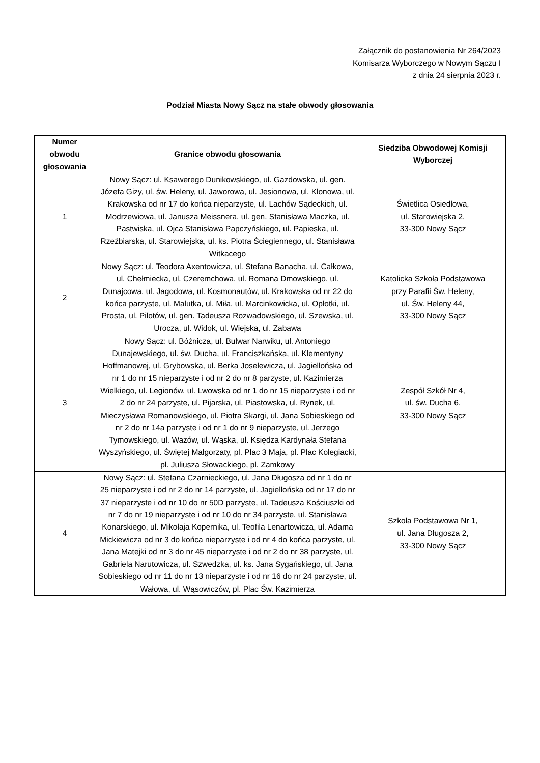Załącznik do postanowienia Nr 264/2023
Komisarza Wyborczego w Nowym Sączu I
z dnia 24 sierpnia 2023 r.
Podział Miasta Nowy Sącz na stałe obwody głosowania
| Numer obwodu głosowania | Granice obwodu głosowania | Siedziba Obwodowej Komisji Wyborczej |
| --- | --- | --- |
| 1 | Nowy Sącz: ul. Ksawerego Dunikowskiego, ul. Gazdowska, ul. gen. Józefa Gizy, ul. św. Heleny, ul. Jaworowa, ul. Jesionowa, ul. Klonowa, ul. Krakowska od nr 17 do końca nieparzyste, ul. Lachów Sądeckich, ul. Modrzewiowa, ul. Janusza Meissnera, ul. gen. Stanisława Maczka, ul. Pastwiska, ul. Ojca Stanisława Papczyńskiego, ul. Papieska, ul. Rzeźbiarska, ul. Starowiejska, ul. ks. Piotra Ściegiennego, ul. Stanisława Witkacego | Świetlica Osiedlowa, ul. Starowiejska 2, 33-300 Nowy Sącz |
| 2 | Nowy Sącz: ul. Teodora Axentowicza, ul. Stefana Banacha, ul. Całkowa, ul. Chełmiecka, ul. Czeremchowa, ul. Romana Dmowskiego, ul. Dunajcowa, ul. Jagodowa, ul. Kosmonautów, ul. Krakowska od nr 22 do końca parzyste, ul. Malutka, ul. Miła, ul. Marcinkowicka, ul. Opłotki, ul. Prosta, ul. Pilotów, ul. gen. Tadeusza Rozwadowskiego, ul. Szewska, ul. Urocza, ul. Widok, ul. Wiejska, ul. Zabawa | Katolicka Szkoła Podstawowa przy Parafii Św. Heleny, ul. Św. Heleny 44, 33-300 Nowy Sącz |
| 3 | Nowy Sącz: ul. Bóżnicza, ul. Bulwar Narwiku, ul. Antoniego Dunajewskiego, ul. św. Ducha, ul. Franciszkańska, ul. Klementyny Hoffmanowej, ul. Grybowska, ul. Berka Joselewicza, ul. Jagiellońska od nr 1 do nr 15 nieparzyste i od nr 2 do nr 8 parzyste, ul. Kazimierza Wielkiego, ul. Legionów, ul. Lwowska od nr 1 do nr 15 nieparzyste i od nr 2 do nr 24 parzyste, ul. Pijarska, ul. Piastowska, ul. Rynek, ul. Mieczysława Romanowskiego, ul. Piotra Skargi, ul. Jana Sobieskiego od nr 2 do nr 14a parzyste i od nr 1 do nr 9 nieparzyste, ul. Jerzego Tymowskiego, ul. Wazów, ul. Wąska, ul. Księdza Kardynała Stefana Wyszyńskiego, ul. Świętej Małgorzaty, pl. Plac 3 Maja, pl. Plac Kolegiacki, pl. Juliusza Słowackiego, pl. Zamkowy | Zespół Szkół Nr 4, ul. św. Ducha 6, 33-300 Nowy Sącz |
| 4 | Nowy Sącz: ul. Stefana Czarnieckiego, ul. Jana Długosza od nr 1 do nr 25 nieparzyste i od nr 2 do nr 14 parzyste, ul. Jagiellońska od nr 17 do nr 37 nieparzyste i od nr 10 do nr 50D parzyste, ul. Tadeusza Kościuszki od nr 7 do nr 19 nieparzyste i od nr 10 do nr 34 parzyste, ul. Stanisława Konarskiego, ul. Mikołaja Kopernika, ul. Teofila Lenartowicza, ul. Adama Mickiewicza od nr 3 do końca nieparzyste i od nr 4 do końca parzyste, ul. Jana Matejki od nr 3 do nr 45 nieparzyste i od nr 2 do nr 38 parzyste, ul. Gabriela Narutowicza, ul. Szwedzka, ul. ks. Jana Sygańskiego, ul. Jana Sobieskiego od nr 11 do nr 13 nieparzyste i od nr 16 do nr 24 parzyste, ul. Wałowa, ul. Wąsowiczów, pl. Plac Św. Kazimierza | Szkoła Podstawowa Nr 1, ul. Jana Długosza 2, 33-300 Nowy Sącz |